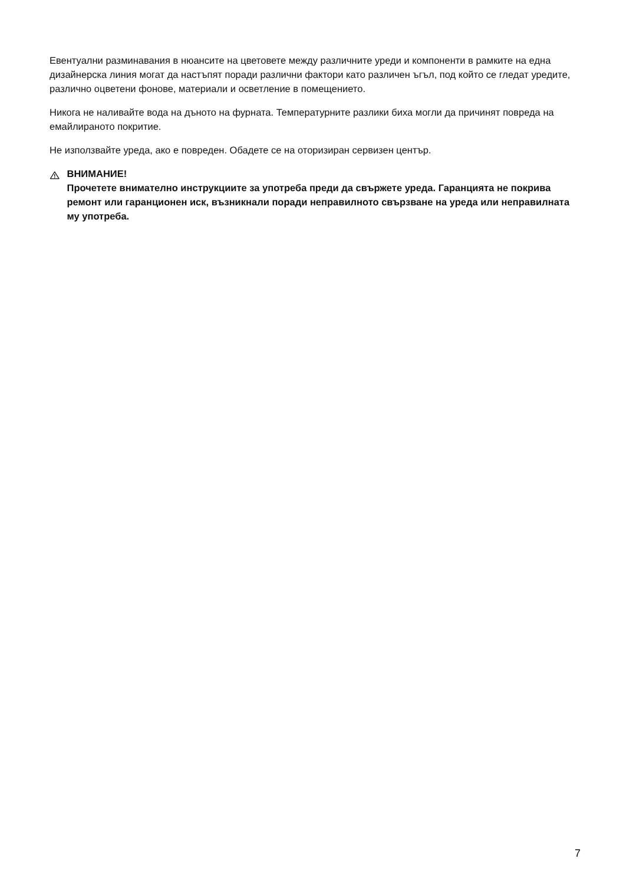Евентуални разминавания в нюансите на цветовете между различните уреди и компоненти в рамките на една дизайнерска линия могат да настъпят поради различни фактори като различен ъгъл, под който се гледат уредите, различно оцветени фонове, материали и осветление в помещението.
Никога не наливайте вода на дъното на фурната. Температурните разлики биха могли да причинят повреда на емайлираното покритие.
Не използвайте уреда, ако е повреден. Обадете се на оторизиран сервизен център.
ВНИМАНИЕ!
Прочетете внимателно инструкциите за употреба преди да свържете уреда. Гаранцията не покрива ремонт или гаранционен иск, възникнали поради неправилното свързване на уреда или неправилната му употреба.
7